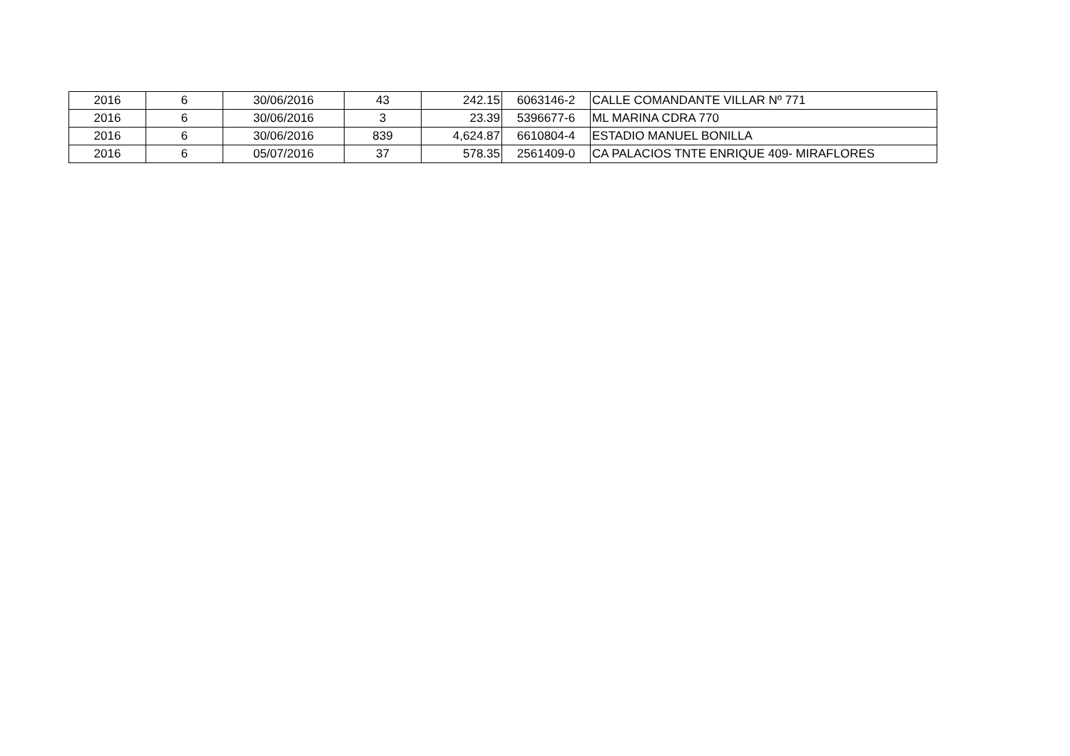| 2016 | 6 | 30/06/2016 | 43 | 242.15 | 6063146-2 | CALLE COMANDANTE VILLAR Nº 771 |
| 2016 | 6 | 30/06/2016 | 3 | 23.39 | 5396677-6 | ML MARINA CDRA 770 |
| 2016 | 6 | 30/06/2016 | 839 | 4,624.87 | 6610804-4 | ESTADIO MANUEL BONILLA |
| 2016 | 6 | 05/07/2016 | 37 | 578.35 | 2561409-0 | CA PALACIOS TNTE ENRIQUE 409- MIRAFLORES |